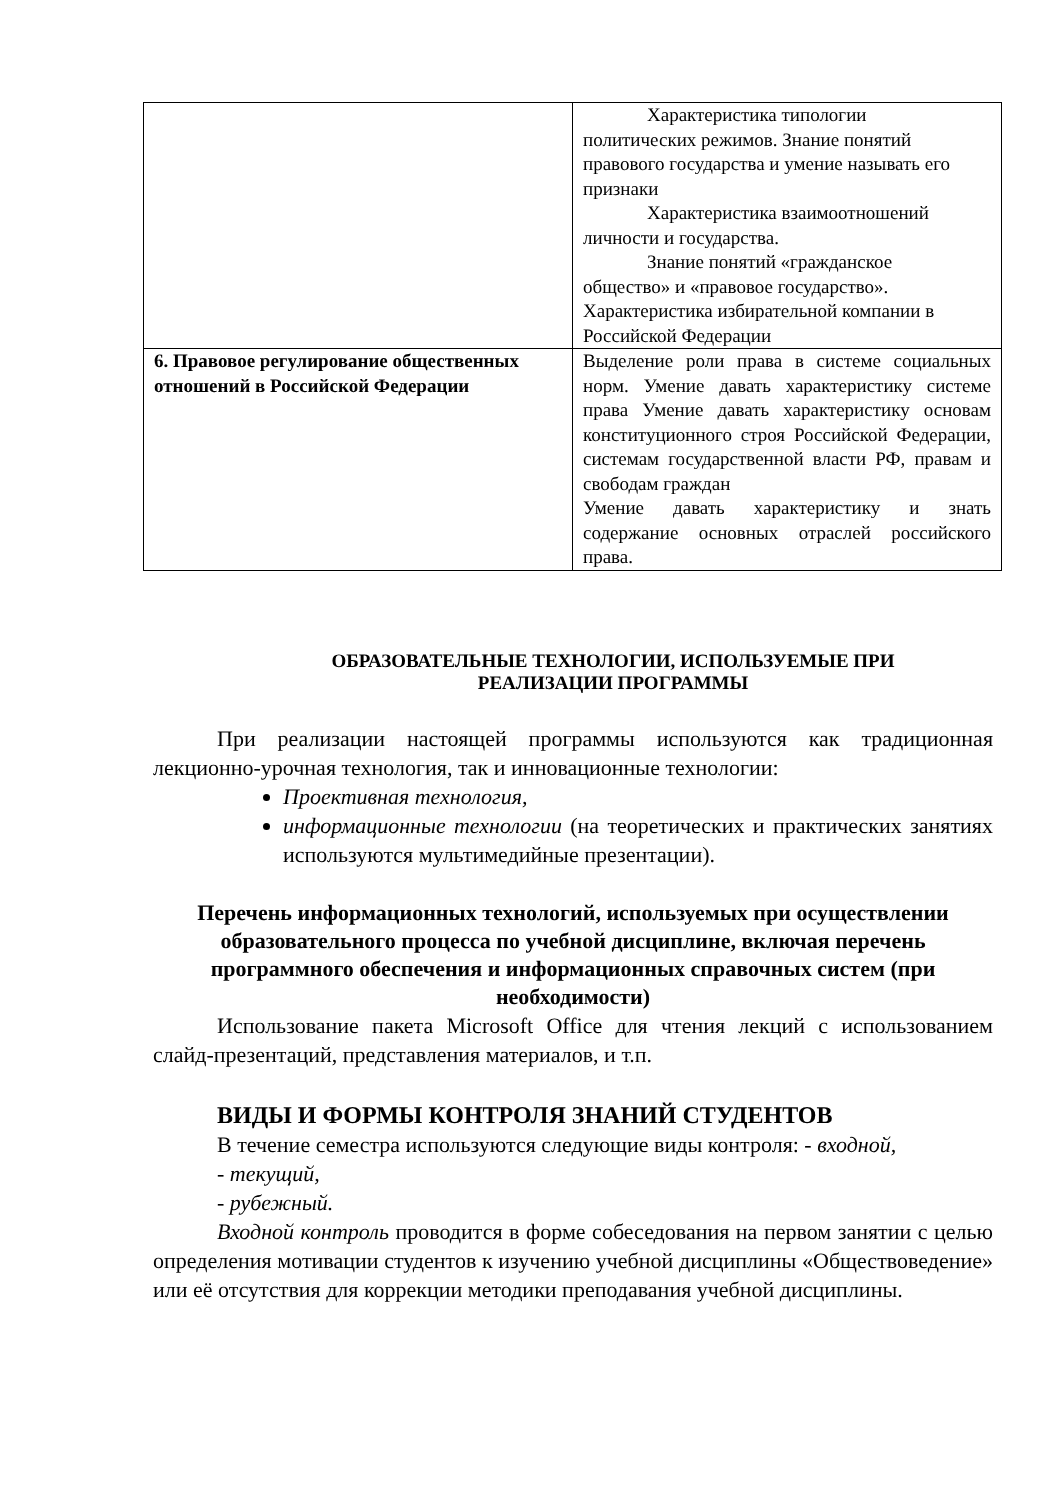| | Характеристика типологии политических режимов. Знание понятий правового государства и умение называть его признаки Характеристика взаимоотношений личности и государства. Знание понятий «гражданское общество» и «правовое государство». Характеристика избирательной компании в Российской Федерации |
| 6. Правовое регулирование общественных отношений в Российской Федерации | Выделение роли права в системе социальных норм. Умение давать характеристику системе права Умение давать характеристику основам конституционного строя Российской Федерации, системам государственной власти РФ, правам и свободам граждан Умение давать характеристику и знать содержание основных отраслей российского права. |
ОБРАЗОВАТЕЛЬНЫЕ ТЕХНОЛОГИИ, ИСПОЛЬЗУЕМЫЕ ПРИ
РЕАЛИЗАЦИИ ПРОГРАММЫ
При реализации настоящей программы используются как традиционная лекционно-урочная технология, так и инновационные технологии:
Проективная технология,
информационные технологии (на теоретических и практических занятиях используются мультимедийные презентации).
Перечень информационных технологий, используемых при осуществлении образовательного процесса по учебной дисциплине, включая перечень программного обеспечения и информационных справочных систем (при необходимости)
Использование пакета Microsoft Office для чтения лекций с использованием слайд-презентаций, представления материалов, и т.п.
ВИДЫ И ФОРМЫ КОНТРОЛЯ ЗНАНИЙ СТУДЕНТОВ
В течение семестра используются следующие виды контроля: - входной,
- текущий,
- рубежный.
Входной контроль проводится в форме собеседования на первом занятии с целью определения мотивации студентов к изучению учебной дисциплины «Обществоведение» или её отсутствия для коррекции методики преподавания учебной дисциплины.